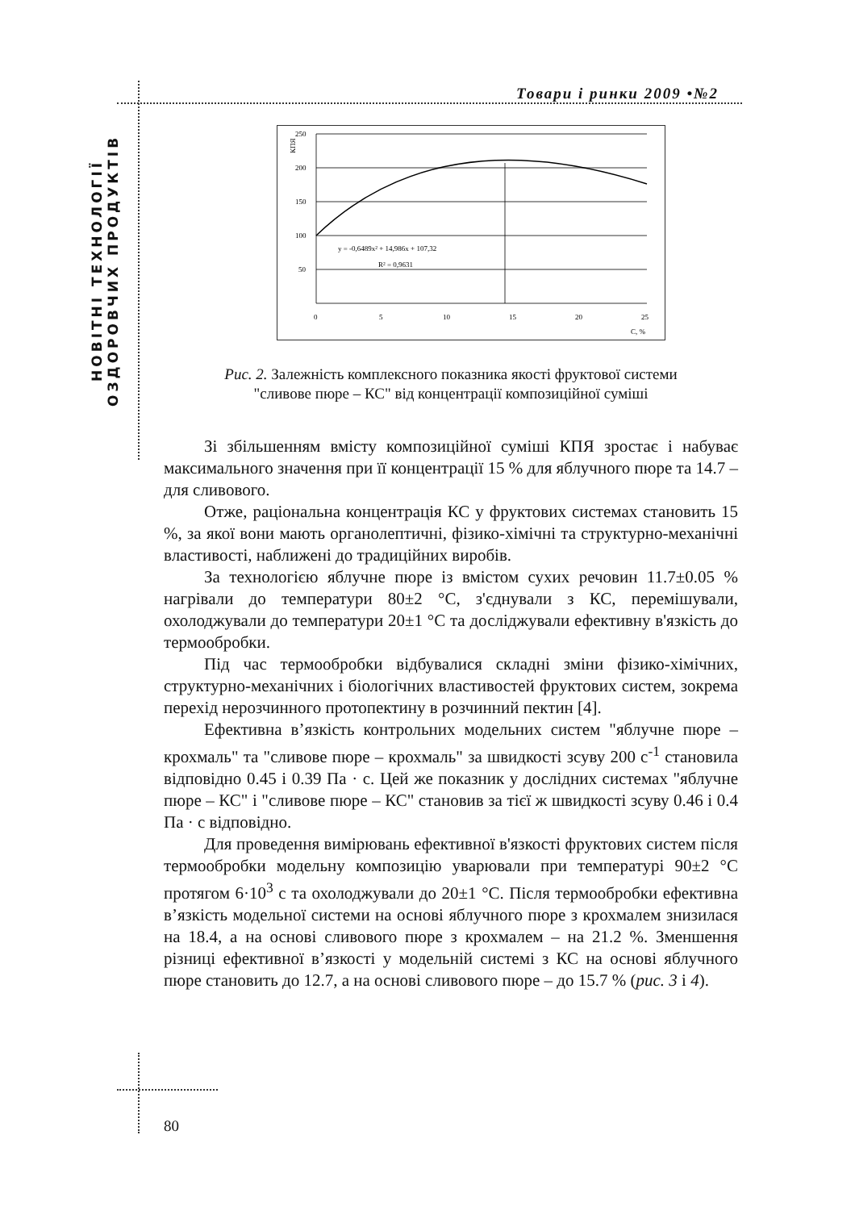НОВІТНІ ТЕХНОЛОГІЇ
ОЗДОРОВЧИХ ПРОДУКТІВ
Товари і ринки 2009 •№2
КПЯ
250
200
150
100
50
0
5
10
15
20
25
C, %
y = -0,6489x² + 14,986x + 107,32
R² = 0,9631
Рис. 2. Залежність комплексного показника якості фруктової системи
"сливове пюре – КС" від концентрації композиційної суміші
Зі збільшенням вмісту композиційної суміші КПЯ зростає і набуває максимального значення при її концентрації 15 % для яблучного пюре та 14.7 – для сливового.
Отже, раціональна концентрація КС у фруктових системах становить 15 %, за якої вони мають органолептичні, фізико-хімічні та структурно-механічні властивості, наближені до традиційних виробів.
За технологією яблучне пюре із вмістом сухих речовин 11.7±0.05 % нагрівали до температури 80±2 °С, з'єднували з КС, перемішували, охолоджували до температури 20±1 °С та досліджували ефективну в'язкість до термообробки.
Під час термообробки відбувалися складні зміни фізико-хімічних, структурно-механічних і біологічних властивостей фруктових систем, зокрема перехід нерозчинного протопектину в розчинний пектин [4].
Ефективна в’язкість контрольних модельних систем "яблучне пюре – крохмаль" та "сливове пюре – крохмаль" за швидкості зсуву 200 с<sup>-1</sup> становила відповідно 0.45 і 0.39 Па · с. Цей же показник у дослідних системах "яблучне пюре – КС" і "сливове пюре – КС" становив за тієї ж швидкості зсуву 0.46 і 0.4 Па · с відповідно.
Для проведення вимірювань ефективної в'язкості фруктових систем після термообробки модельну композицію уварювали при температурі 90±2 °С протягом 6·10<sup>3</sup> с та охолоджували до 20±1 °С. Після термообробки ефективна в’язкість модельної системи на основі яблучного пюре з крохмалем знизилася на 18.4, а на основі сливового пюре з крохмалем – на 21.2 %. Зменшення різниці ефективної в’язкості у модельній системі з КС на основі яблучного пюре становить до 12.7, а на основі сливового пюре – до 15.7 % (рис. 3 і 4).
80